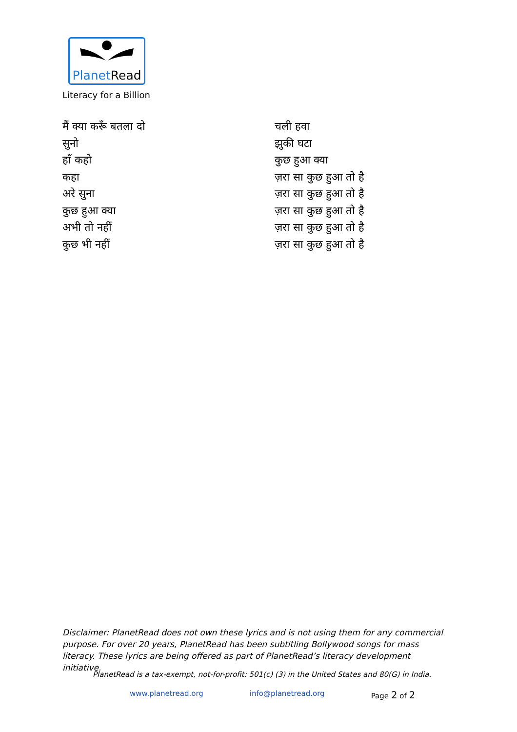PlanetRead
Literacy for a Billion
मैं क्या करूँ बतला दो
सुनो
हाँ कहो
कहा
अरे सुना
कुछ हुआ क्या
अभी तो नहीं
कुछ भी नहीं
चली हवा
झुकी घटा
कुछ हुआ क्या
ज़रा सा कुछ हुआ तो है
ज़रा सा कुछ हुआ तो है
ज़रा सा कुछ हुआ तो है
ज़रा सा कुछ हुआ तो है
ज़रा सा कुछ हुआ तो है
Disclaimer: PlanetRead does not own these lyrics and is not using them for any commercial purpose. For over 20 years, PlanetRead has been subtitling Bollywood songs for mass literacy. These lyrics are being offered as part of PlanetRead’s literacy development initiative.
PlanetRead is a tax-exempt, not-for-profit: 501(c) (3) in the United States and 80(G) in India.
www.planetread.org info@planetread.org Page 2 of 2